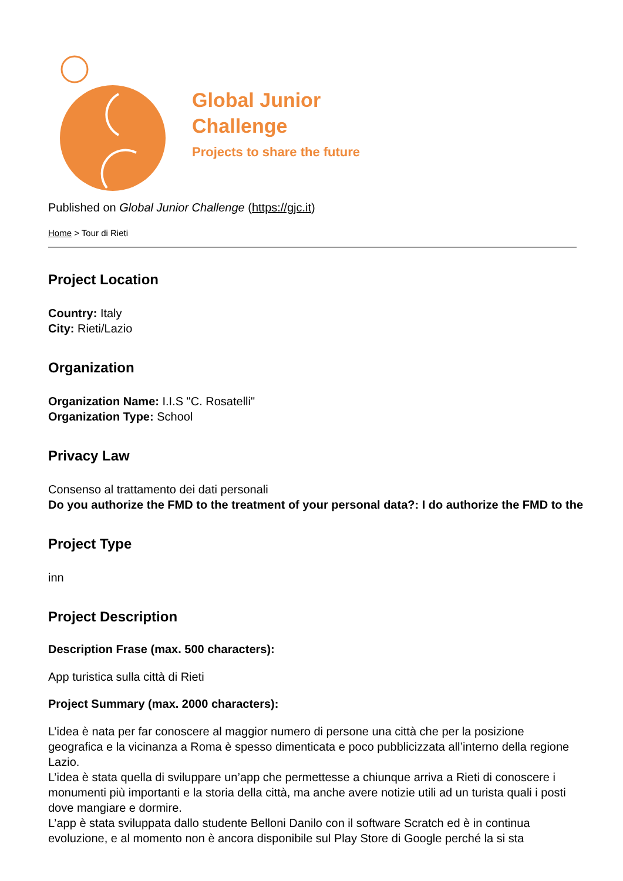Global Junior
Challenge
Projects to share the future
Published on Global Junior Challenge (https://gjc.it)
Home > Tour di Rieti
Project Location
Country: Italy
City: Rieti/Lazio
Organization
Organization Name: I.I.S "C. Rosatelli"
Organization Type: School
Privacy Law
Consenso al trattamento dei dati personali
Do you authorize the FMD to the treatment of your personal data?: I do authorize the FMD to the
Project Type
inn
Project Description
Description Frase (max. 500 characters):
App turistica sulla città di Rieti
Project Summary (max. 2000 characters):
L’idea è nata per far conoscere al maggior numero di persone una città che per la posizione geografica e la vicinanza a Roma è spesso dimenticata e poco pubblicizzata all’interno della regione Lazio.
L’idea è stata quella di sviluppare un’app che permettesse a chiunque arriva a Rieti di conoscere i monumenti più importanti e la storia della città, ma anche avere notizie utili ad un turista quali i posti dove mangiare e dormire.
L’app è stata sviluppata dallo studente Belloni Danilo con il software Scratch ed è in continua evoluzione, e al momento non è ancora disponibile sul Play Store di Google perché la si sta